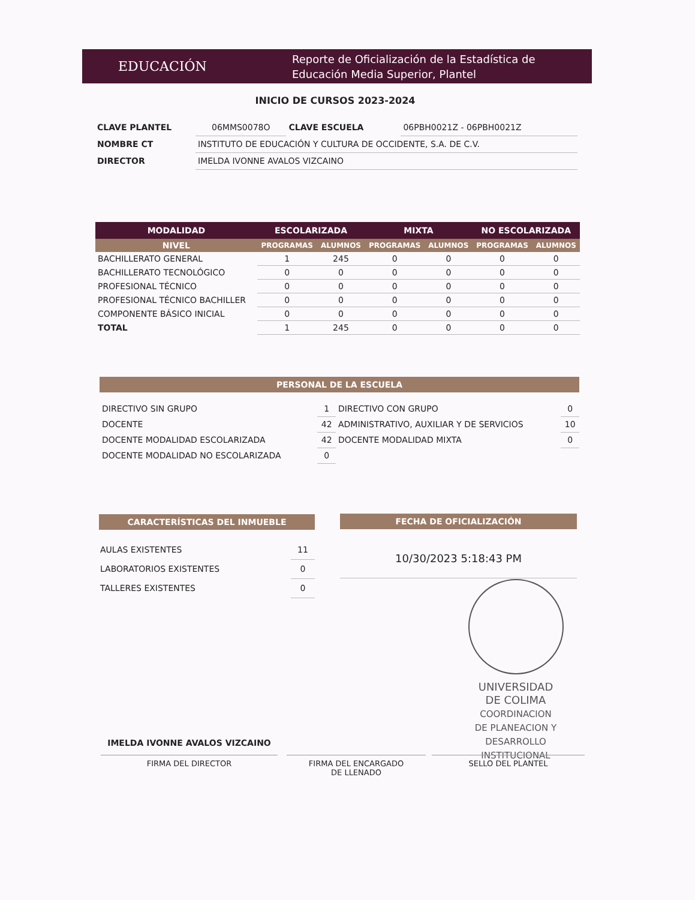EDUCACIÓN
Reporte de Oficialización de la Estadística de
Educación Media Superior, Plantel
INICIO DE CURSOS 2023-2024
| CLAVE PLANTEL | 06MMS0078O | CLAVE ESCUELA | 06PBH0021Z - 06PBH0021Z |
| NOMBRE CT | INSTITUTO DE EDUCACIÓN Y CULTURA DE OCCIDENTE, S.A. DE C.V. | | |
| DIRECTOR | IMELDA IVONNE AVALOS VIZCAINO | | |
| MODALIDAD | ESCOLARIZADA | | MIXTA | | NO ESCOLARIZADA | |
| NIVEL | PROGRAMAS | ALUMNOS | PROGRAMAS | ALUMNOS | PROGRAMAS | ALUMNOS |
| BACHILLERATO GENERAL | 1 | 245 | 0 | 0 | 0 | 0 |
| BACHILLERATO TECNOLÓGICO | 0 | 0 | 0 | 0 | 0 | 0 |
| PROFESIONAL TÉCNICO | 0 | 0 | 0 | 0 | 0 | 0 |
| PROFESIONAL TÉCNICO BACHILLER | 0 | 0 | 0 | 0 | 0 | 0 |
| COMPONENTE BÁSICO INICIAL | 0 | 0 | 0 | 0 | 0 | 0 |
| TOTAL | 1 | 245 | 0 | 0 | 0 | 0 |
PERSONAL DE LA ESCUELA
| DIRECTIVO SIN GRUPO | 1 | DIRECTIVO CON GRUPO | 0 |
| DOCENTE | 42 | ADMINISTRATIVO, AUXILIAR Y DE SERVICIOS | 10 |
| DOCENTE MODALIDAD ESCOLARIZADA | 42 | DOCENTE MODALIDAD MIXTA | 0 |
| DOCENTE MODALIDAD NO ESCOLARIZADA | 0 | | |
CARACTERÍSTICAS DEL INMUEBLE
| AULAS EXISTENTES | 11 |
| LABORATORIOS EXISTENTES | 0 |
| TALLERES EXISTENTES | 0 |
FECHA DE OFICIALIZACIÓN
10/30/2023 5:18:43 PM
UNIVERSIDAD
DE COLIMA
COORDINACION
DE PLANEACION Y
DESARROLLO
INSTITUCIONAL
IMELDA IVONNE AVALOS VIZCAINO
FIRMA DEL DIRECTOR
FIRMA DEL ENCARGADO
DE LLENADO
SELLO DEL PLANTEL